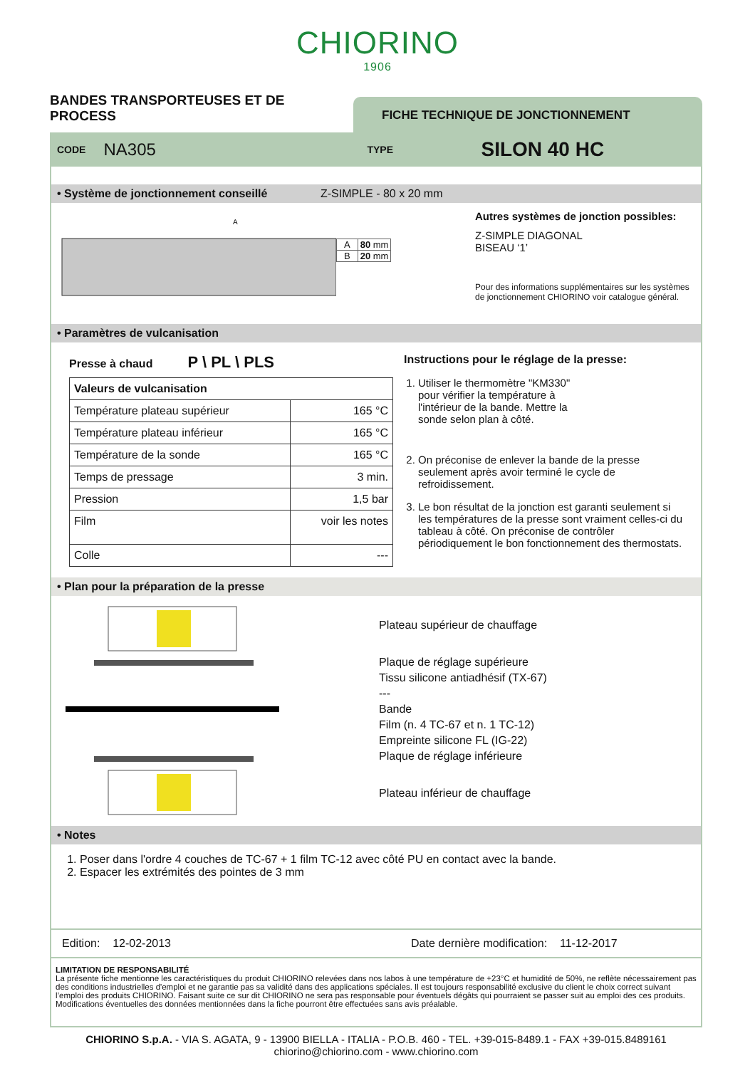CHIORINO
1906
BANDES TRANSPORTEUSES ET DE PROCESS
FICHE TECHNIQUE DE JONCTIONNEMENT
CODE NA305 TYPE SILON 40 HC
• Système de jonctionnement conseillé Z-SIMPLE - 80 x 20 mm
A
| A | 80 mm |
| B | 20 mm |
Autres systèmes de jonction possibles:
Z-SIMPLE DIAGONAL
BISEAU ‘1’
Pour des informations supplémentaires sur les systèmes de jonctionnement CHIORINO voir catalogue général.
• Paramètres de vulcanisation
Presse à chaud P \ PL \ PLS
| Valeurs de vulcanisation | |
| --- | --- |
| Température plateau supérieur | 165 °C |
| Température plateau inférieur | 165 °C |
| Température de la sonde | 165 °C |
| Temps de pressage | 3 min. |
| Pression | 1,5 bar |
| Film | voir les notes |
| Colle | --- |
Instructions pour le réglage de la presse:
1. Utiliser le thermomètre "KM330" pour vérifier la température à l'intérieur de la bande. Mettre la sonde selon plan à côté.
2. On préconise de enlever la bande de la presse seulement après avoir terminé le cycle de refroidissement.
3. Le bon résultat de la jonction est garanti seulement si les températures de la presse sont vraiment celles-ci du tableau à côté. On préconise de contrôler périodiquement le bon fonctionnement des thermostats.
• Plan pour la préparation de la presse
Plateau supérieur de chauffage
Plaque de réglage supérieure
Tissu silicone antiadhésif (TX-67)
---
Bande
Film (n. 4 TC-67 et n. 1 TC-12)
Empreinte silicone FL (IG-22)
Plaque de réglage inférieure
Plateau inférieur de chauffage
• Notes
1. Poser dans l'ordre 4 couches de TC-67 + 1 film TC-12 avec côté PU en contact avec la bande.
2. Espacer les extrémités des pointes de 3 mm
Edition: 12-02-2013 Date dernière modification: 11-12-2017
LIMITATION DE RESPONSABILITÉ
La présente fiche mentionne les caractéristiques du produit CHIORINO relevées dans nos labos à une température de +23°C et humidité de 50%, ne reflète nécessairement pas des conditions industrielles d'emploi et ne garantie pas sa validité dans des applications spéciales. Il est toujours responsabilité exclusive du client le choix correct suivant l’emploi des produits CHIORINO. Faisant suite ce sur dit CHIORINO ne sera pas responsable pour éventuels dégâts qui pourraient se passer suit au emploi des ces produits. Modifications éventuelles des données mentionnées dans la fiche pourront être effectuées sans avis préalable.
CHIORINO S.p.A. - VIA S. AGATA, 9 - 13900 BIELLA - ITALIA - P.O.B. 460 - TEL. +39-015-8489.1 - FAX +39-015.8489161
chiorino@chiorino.com - www.chiorino.com